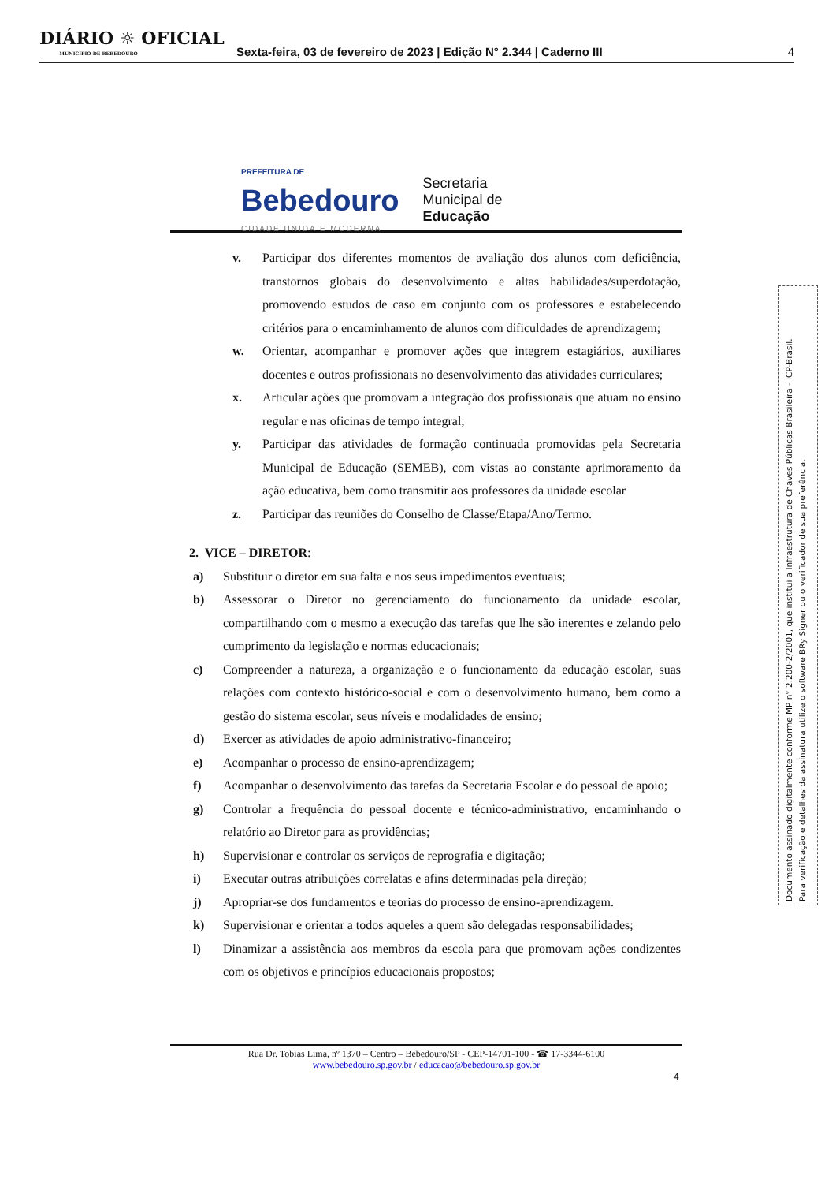DIÁRIO ☼ OFICIAL
MUNICIPIO DE BEBEDOURO
Sexta-feira, 03 de fevereiro de 2023 | Edição N° 2.344 | Caderno III
4
PREFEITURA DE
Bebedouro
CIDADE UNIDA E MODERNA
Secretaria
Municipal de
Educação
v. Participar dos diferentes momentos de avaliação dos alunos com deficiência, transtornos globais do desenvolvimento e altas habilidades/superdotação, promovendo estudos de caso em conjunto com os professores e estabelecendo critérios para o encaminhamento de alunos com dificuldades de aprendizagem;
w. Orientar, acompanhar e promover ações que integrem estagiários, auxiliares docentes e outros profissionais no desenvolvimento das atividades curriculares;
x. Articular ações que promovam a integração dos profissionais que atuam no ensino regular e nas oficinas de tempo integral;
y. Participar das atividades de formação continuada promovidas pela Secretaria Municipal de Educação (SEMEB), com vistas ao constante aprimoramento da ação educativa, bem como transmitir aos professores da unidade escolar
z. Participar das reuniões do Conselho de Classe/Etapa/Ano/Termo.
2. VICE – DIRETOR:
a) Substituir o diretor em sua falta e nos seus impedimentos eventuais;
b) Assessorar o Diretor no gerenciamento do funcionamento da unidade escolar, compartilhando com o mesmo a execução das tarefas que lhe são inerentes e zelando pelo cumprimento da legislação e normas educacionais;
c) Compreender a natureza, a organização e o funcionamento da educação escolar, suas relações com contexto histórico-social e com o desenvolvimento humano, bem como a gestão do sistema escolar, seus níveis e modalidades de ensino;
d) Exercer as atividades de apoio administrativo-financeiro;
e) Acompanhar o processo de ensino-aprendizagem;
f) Acompanhar o desenvolvimento das tarefas da Secretaria Escolar e do pessoal de apoio;
g) Controlar a frequência do pessoal docente e técnico-administrativo, encaminhando o relatório ao Diretor para as providências;
h) Supervisionar e controlar os serviços de reprografia e digitação;
i) Executar outras atribuições correlatas e afins determinadas pela direção;
j) Apropriar-se dos fundamentos e teorias do processo de ensino-aprendizagem.
k) Supervisionar e orientar a todos aqueles a quem são delegadas responsabilidades;
l) Dinamizar a assistência aos membros da escola para que promovam ações condizentes com os objetivos e princípios educacionais propostos;
Documento assinado digitalmente conforme MP n° 2.200-2/2001, que institui a Infraestrutura de Chaves Públicas Brasileira - ICP-Brasil.
Para verificação e detalhes da assinatura utilize o software BRy Signer ou o verificador de sua preferência.
Rua Dr. Tobias Lima, nº 1370 – Centro – Bebedouro/SP - CEP-14701-100 - ☎ 17-3344-6100
www.bebedouro.sp.gov.br / educacao@bebedouro.sp.gov.br
4